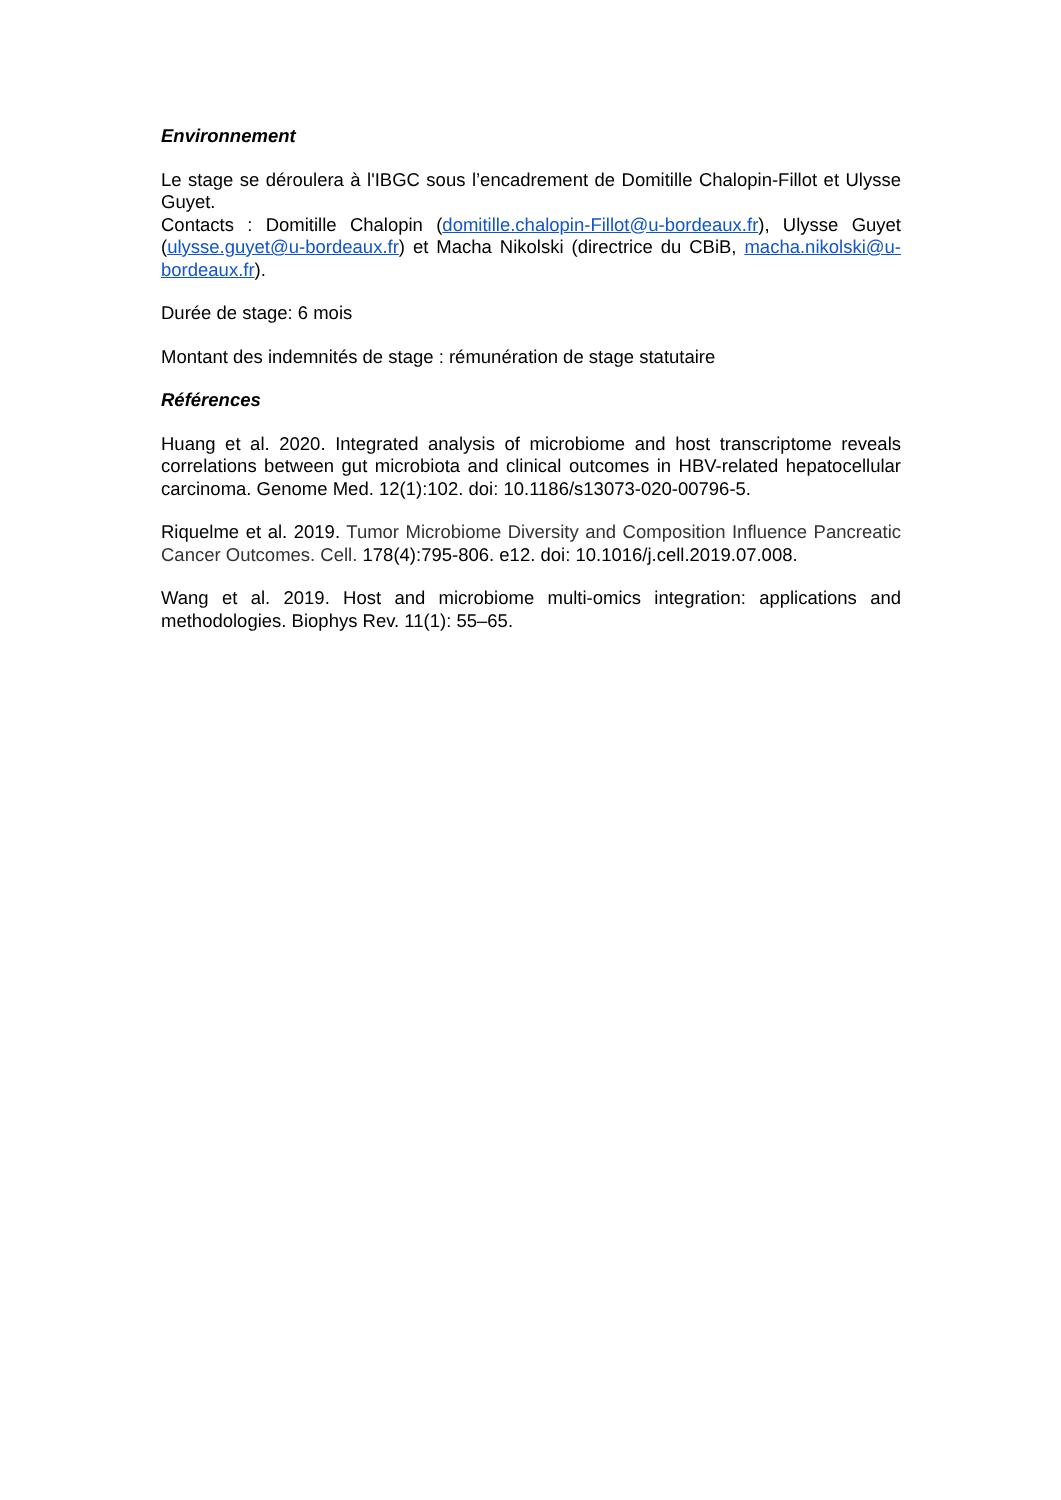Environnement
Le stage se déroulera à l'IBGC sous l’encadrement de Domitille Chalopin-Fillot et Ulysse Guyet.
Contacts : Domitille Chalopin (domitille.chalopin-Fillot@u-bordeaux.fr), Ulysse Guyet (ulysse.guyet@u-bordeaux.fr) et Macha Nikolski (directrice du CBiB, macha.nikolski@u-bordeaux.fr).
Durée de stage: 6 mois
Montant des indemnités de stage : rémunération de stage statutaire
Références
Huang et al. 2020. Integrated analysis of microbiome and host transcriptome reveals correlations between gut microbiota and clinical outcomes in HBV-related hepatocellular carcinoma. Genome Med. 12(1):102. doi: 10.1186/s13073-020-00796-5.
Riquelme et al. 2019. Tumor Microbiome Diversity and Composition Influence Pancreatic Cancer Outcomes. Cell. 178(4):795-806. e12. doi: 10.1016/j.cell.2019.07.008.
Wang et al. 2019. Host and microbiome multi-omics integration: applications and methodologies. Biophys Rev. 11(1): 55–65.